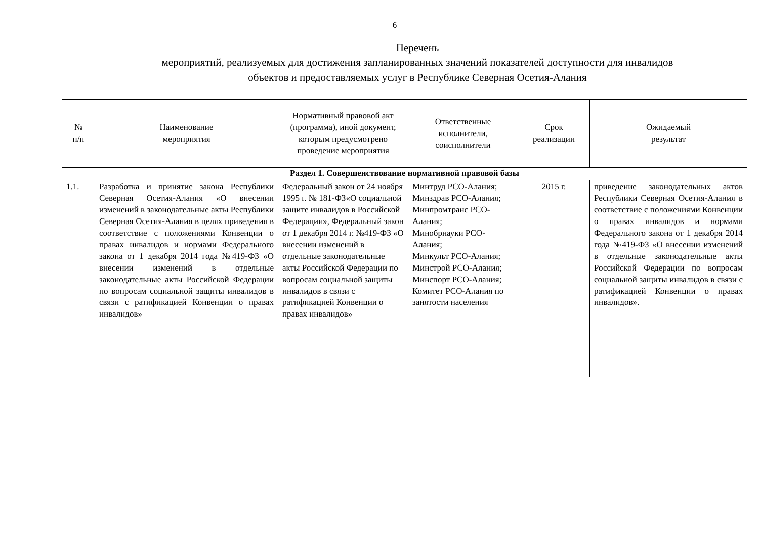6
Перечень
мероприятий, реализуемых для достижения запланированных значений показателей доступности для инвалидов
объектов и предоставляемых услуг в Республике Северная Осетия-Алания
| № п/п | Наименование мероприятия | Нормативный правовой акт (программа), иной документ, которым предусмотрено проведение мероприятия | Ответственные исполнители, соисполнители | Срок реализации | Ожидаемый результат |
| --- | --- | --- | --- | --- | --- |
| Раздел 1. Совершенствование нормативной правовой базы | | | | | |
| 1.1. | Разработка и принятие закона Республики Северная Осетия-Алания «О внесении изменений в законодательные акты Республики Северная Осетия-Алания в целях приведения в соответствие с положениями Конвенции о правах инвалидов и нормами Федерального закона от 1 декабря 2014 года №419-ФЗ «О внесении изменений в отдельные законодательные акты Российской Федерации по вопросам социальной защиты инвалидов в связи с ратификацией Конвенции о правах инвалидов» | Федеральный закон от 24 ноября 1995 г. № 181-ФЗ«О социальной защите инвалидов в Российской Федерации», Федеральный закон от 1 декабря 2014 г. №419-ФЗ «О внесении изменений в отдельные законодательные акты Российской Федерации по вопросам социальной защиты инвалидов в связи с ратификацией Конвенции о правах инвалидов» | Минтруд РСО-Алания; Минздрав РСО-Алания; Минпромтранс РСО-Алания; Минобрнауки РСО-Алания; Минкульт РСО-Алания; Минстрой РСО-Алания; Минспорт РСО-Алания; Комитет РСО-Алания по занятости населения | 2015 г. | приведение законодательных актов Республики Северная Осетия-Алания в соответствие с положениями Конвенции о правах инвалидов и нормами Федерального закона от 1 декабря 2014 года №419-ФЗ «О внесении изменений в отдельные законодательные акты Российской Федерации по вопросам социальной защиты инвалидов в связи с ратификацией Конвенции о правах инвалидов». |